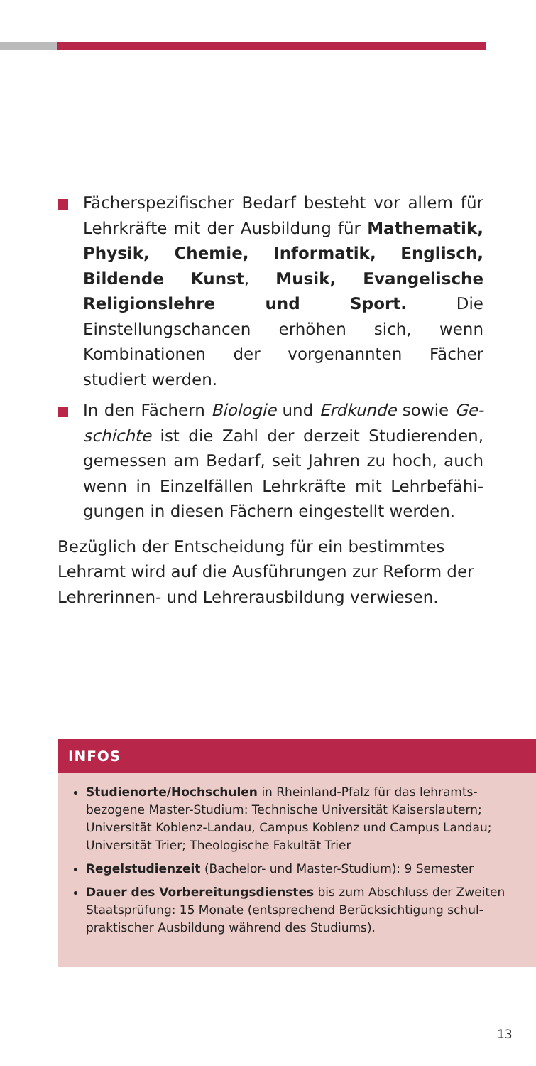Fächerspezifischer Bedarf besteht vor allem für Lehrkräfte mit der Ausbildung für Mathematik, Physik, Chemie, Informatik, Englisch, Bildende Kunst, Musik, Evangelische Religionslehre und Sport. Die Einstellungschancen erhöhen sich, wenn Kombinationen der vorgenannten Fächer studiert werden.
In den Fächern Biologie und Erdkunde sowie Ge­schichte ist die Zahl der derzeit Studierenden, ge­messen am Bedarf, seit Jahren zu hoch, auch wenn in Einzelfällen Lehrkräfte mit Lehrbefähi­gungen in diesen Fächern eingestellt werden.
Bezüglich der Entscheidung für ein bestimmtes Lehr­amt wird auf die Ausführungen zur Reform der Leh­rerinnen- und Lehrerausbildung verwiesen.
INFOS
Studienorte/Hochschulen in Rheinland-Pfalz für das lehramts­bezogene Master-Studium: Technische Universität Kaiserslautern; Universität Koblenz-Landau, Campus Koblenz und Campus Landau; Universität Trier; Theologische Fakultät Trier
Regelstudienzeit (Bachelor- und Master-Studium): 9 Semester
Dauer des Vorbereitungsdienstes bis zum Abschluss der Zweiten Staatsprüfung: 15 Monate (entsprechend Berücksichtigung schul­praktischer Ausbildung während des Studiums).
13